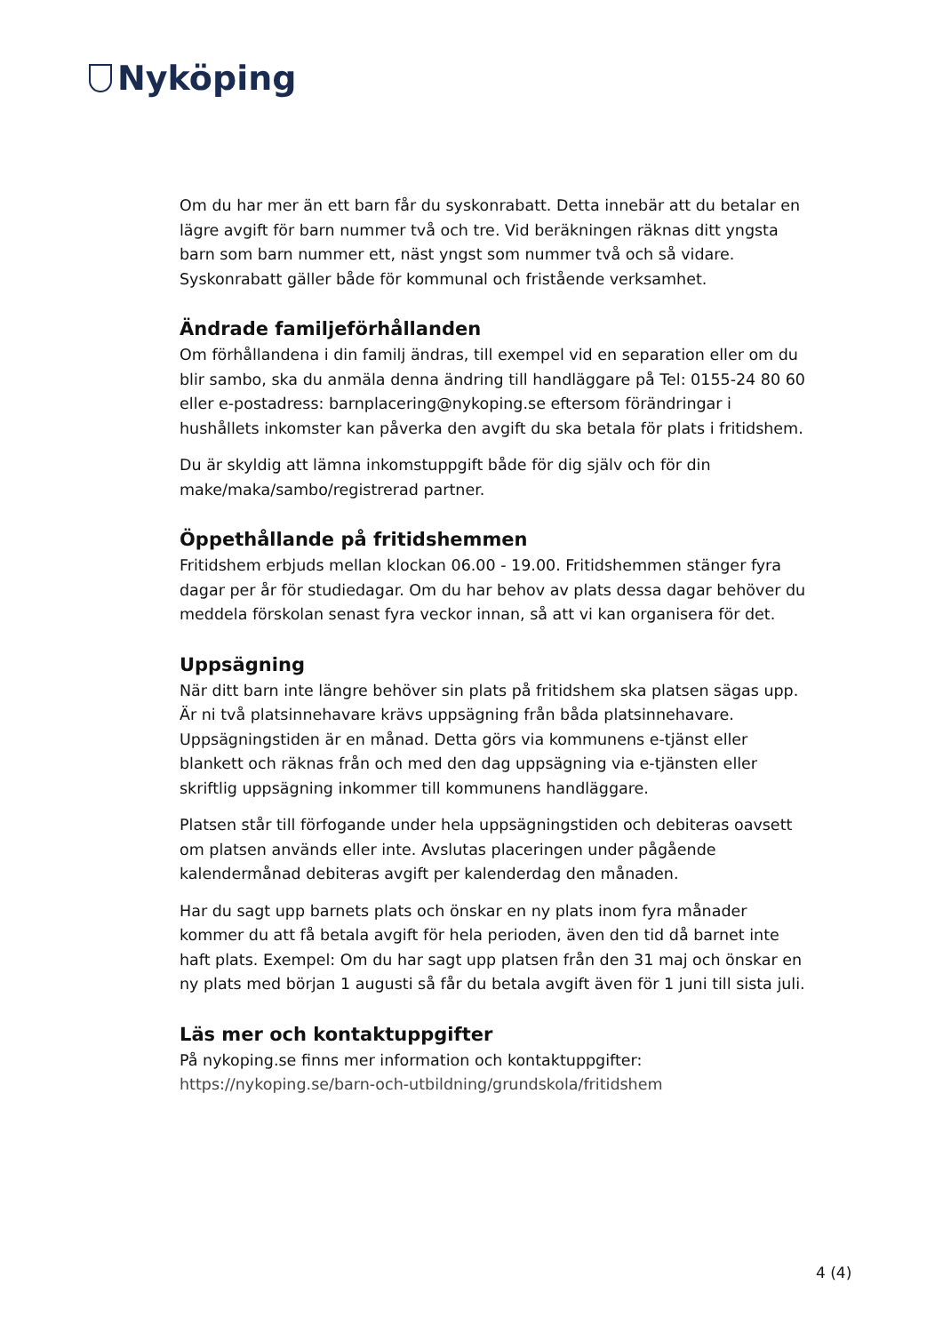Nyköping
Om du har mer än ett barn får du syskonrabatt. Detta innebär att du betalar en lägre avgift för barn nummer två och tre. Vid beräkningen räknas ditt yngsta barn som barn nummer ett, näst yngst som nummer två och så vidare. Syskonrabatt gäller både för kommunal och fristående verksamhet.
Ändrade familjeförhållanden
Om förhållandena i din familj ändras, till exempel vid en separation eller om du blir sambo, ska du anmäla denna ändring till handläggare på Tel: 0155-24 80 60 eller e-postadress: barnplacering@nykoping.se eftersom förändringar i hushållets inkomster kan påverka den avgift du ska betala för plats i fritidshem.
Du är skyldig att lämna inkomstuppgift både för dig själv och för din make/maka/sambo/registrerad partner.
Öppethållande på fritidshemmen
Fritidshem erbjuds mellan klockan 06.00 - 19.00. Fritidshemmen stänger fyra dagar per år för studiedagar. Om du har behov av plats dessa dagar behöver du meddela förskolan senast fyra veckor innan, så att vi kan organisera för det.
Uppsägning
När ditt barn inte längre behöver sin plats på fritidshem ska platsen sägas upp. Är ni två platsinnehavare krävs uppsägning från båda platsinnehavare. Uppsägningstiden är en månad. Detta görs via kommunens e-tjänst eller blankett och räknas från och med den dag uppsägning via e-tjänsten eller skriftlig uppsägning inkommer till kommunens handläggare.
Platsen står till förfogande under hela uppsägningstiden och debiteras oavsett om platsen används eller inte. Avslutas placeringen under pågående kalendermånad debiteras avgift per kalenderdag den månaden.
Har du sagt upp barnets plats och önskar en ny plats inom fyra månader kommer du att få betala avgift för hela perioden, även den tid då barnet inte haft plats. Exempel: Om du har sagt upp platsen från den 31 maj och önskar en ny plats med början 1 augusti så får du betala avgift även för 1 juni till sista juli.
Läs mer och kontaktuppgifter
På nykoping.se finns mer information och kontaktuppgifter:
https://nykoping.se/barn-och-utbildning/grundskola/fritidshem
4 (4)